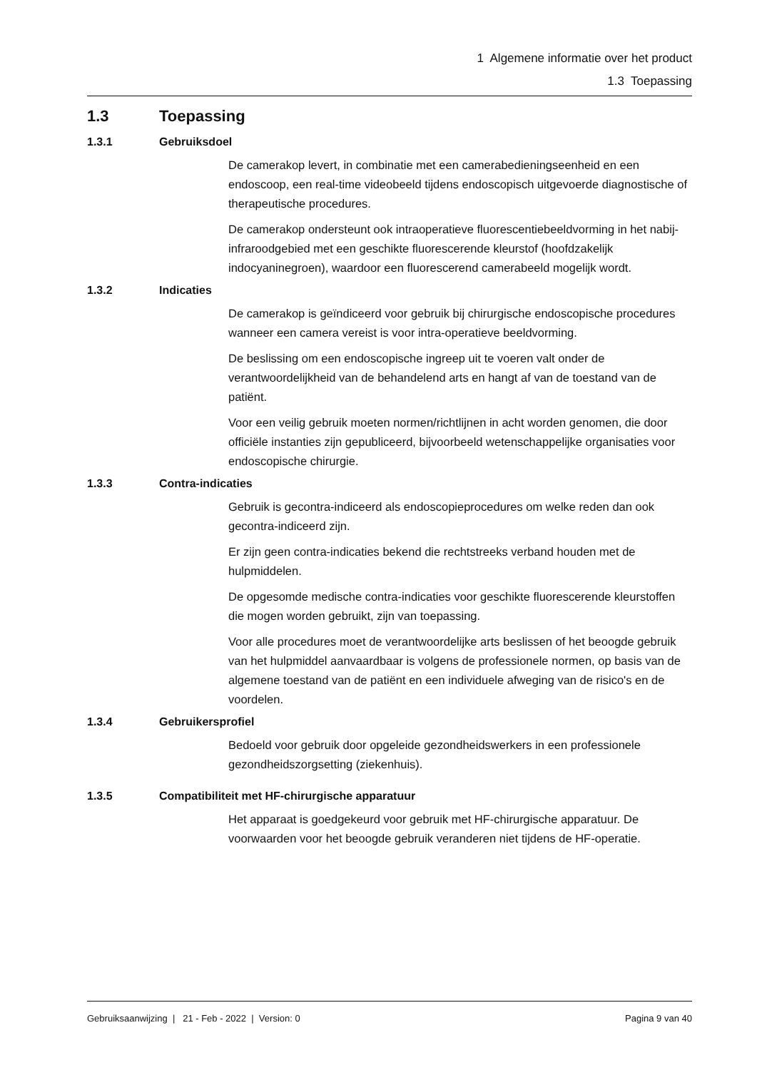1 Algemene informatie over het product
1.3 Toepassing
1.3 Toepassing
1.3.1 Gebruiksdoel
De camerakop levert, in combinatie met een camerabedieningseenheid en een endoscoop, een real-time videobeeld tijdens endoscopisch uitgevoerde diagnostische of therapeutische procedures.
De camerakop ondersteunt ook intraoperatieve fluorescentiebeeldvorming in het nabij-infraroodgebied met een geschikte fluorescerende kleurstof (hoofdzakelijk indocyaninegroen), waardoor een fluorescerend camerabeeld mogelijk wordt.
1.3.2 Indicaties
De camerakop is geïndiceerd voor gebruik bij chirurgische endoscopische procedures wanneer een camera vereist is voor intra-operatieve beeldvorming.
De beslissing om een endoscopische ingreep uit te voeren valt onder de verantwoordelijkheid van de behandelend arts en hangt af van de toestand van de patiënt.
Voor een veilig gebruik moeten normen/richtlijnen in acht worden genomen, die door officiële instanties zijn gepubliceerd, bijvoorbeeld wetenschappelijke organisaties voor endoscopische chirurgie.
1.3.3 Contra-indicaties
Gebruik is gecontra-indiceerd als endoscopieprocedures om welke reden dan ook gecontra-indiceerd zijn.
Er zijn geen contra-indicaties bekend die rechtstreeks verband houden met de hulpmiddelen.
De opgesomde medische contra-indicaties voor geschikte fluorescerende kleurstoffen die mogen worden gebruikt, zijn van toepassing.
Voor alle procedures moet de verantwoordelijke arts beslissen of het beoogde gebruik van het hulpmiddel aanvaardbaar is volgens de professionele normen, op basis van de algemene toestand van de patiënt en een individuele afweging van de risico's en de voordelen.
1.3.4 Gebruikersprofiel
Bedoeld voor gebruik door opgeleide gezondheidswerkers in een professionele gezondheidszorgsetting (ziekenhuis).
1.3.5 Compatibiliteit met HF-chirurgische apparatuur
Het apparaat is goedgekeurd voor gebruik met HF-chirurgische apparatuur. De voorwaarden voor het beoogde gebruik veranderen niet tijdens de HF-operatie.
Gebruiksaanwijzing | 21 - Feb - 2022 | Version: 0 Pagina 9 van 40